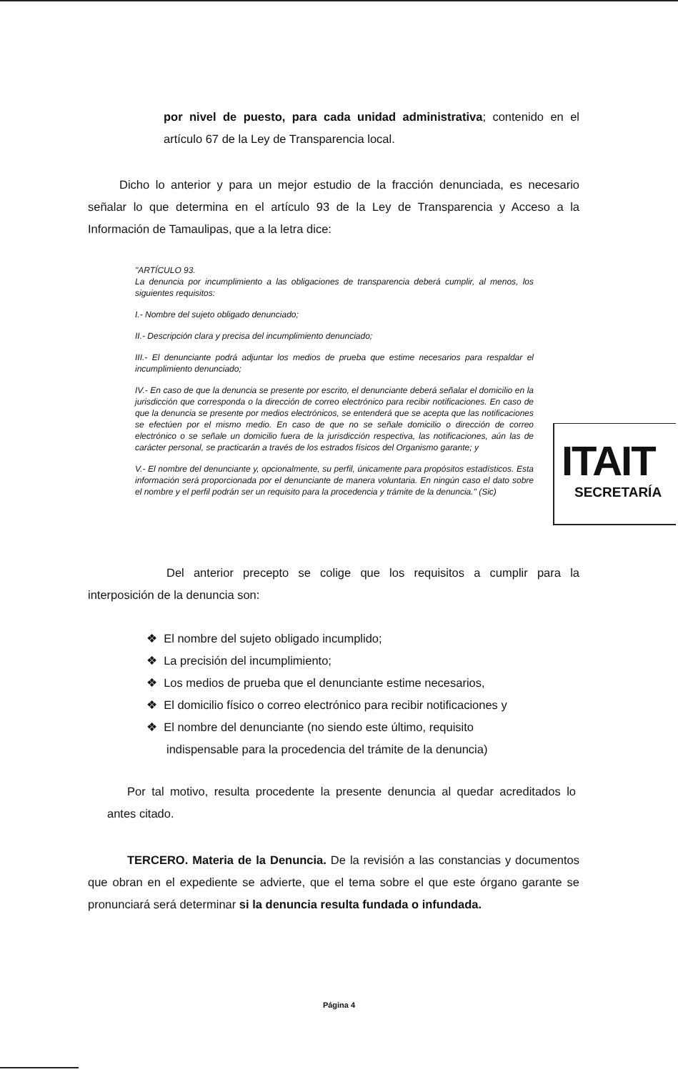ITAIT
SECRETARÍA
por nivel de puesto, para cada unidad administrativa; contenido en el artículo 67 de la Ley de Transparencia local.
Dicho lo anterior y para un mejor estudio de la fracción denunciada, es necesario señalar lo que determina en el artículo 93 de la Ley de Transparencia y Acceso a la Información de Tamaulipas, que a la letra dice:
"ARTÍCULO 93.
La denuncia por incumplimiento a las obligaciones de transparencia deberá cumplir, al menos, los siguientes requisitos:
I.- Nombre del sujeto obligado denunciado;
II.- Descripción clara y precisa del incumplimiento denunciado;
III.- El denunciante podrá adjuntar los medios de prueba que estime necesarios para respaldar el incumplimiento denunciado;
IV.- En caso de que la denuncia se presente por escrito, el denunciante deberá señalar el domicilio en la jurisdicción que corresponda o la dirección de correo electrónico para recibir notificaciones. En caso de que la denuncia se presente por medios electrónicos, se entenderá que se acepta que las notificaciones se efectúen por el mismo medio. En caso de que no se señale domicilio o dirección de correo electrónico o se señale un domicilio fuera de la jurisdicción respectiva, las notificaciones, aún las de carácter personal, se practicarán a través de los estrados físicos del Organismo garante; y
V.- El nombre del denunciante y, opcionalmente, su perfil, únicamente para propósitos estadísticos. Esta información será proporcionada por el denunciante de manera voluntaria. En ningún caso el dato sobre el nombre y el perfil podrán ser un requisito para la procedencia y trámite de la denuncia." (Sic)
Del anterior precepto se colige que los requisitos a cumplir para la interposición de la denuncia son:
❖ El nombre del sujeto obligado incumplido;
❖ La precisión del incumplimiento;
❖ Los medios de prueba que el denunciante estime necesarios,
❖ El domicilio físico o correo electrónico para recibir notificaciones y
❖ El nombre del denunciante (no siendo este último, requisito
indispensable para la procedencia del trámite de la denuncia)
Por tal motivo, resulta procedente la presente denuncia al quedar acreditados lo antes citado.
TERCERO. Materia de la Denuncia. De la revisión a las constancias y documentos que obran en el expediente se advierte, que el tema sobre el que este órgano garante se pronunciará será determinar si la denuncia resulta fundada o infundada.
Página 4